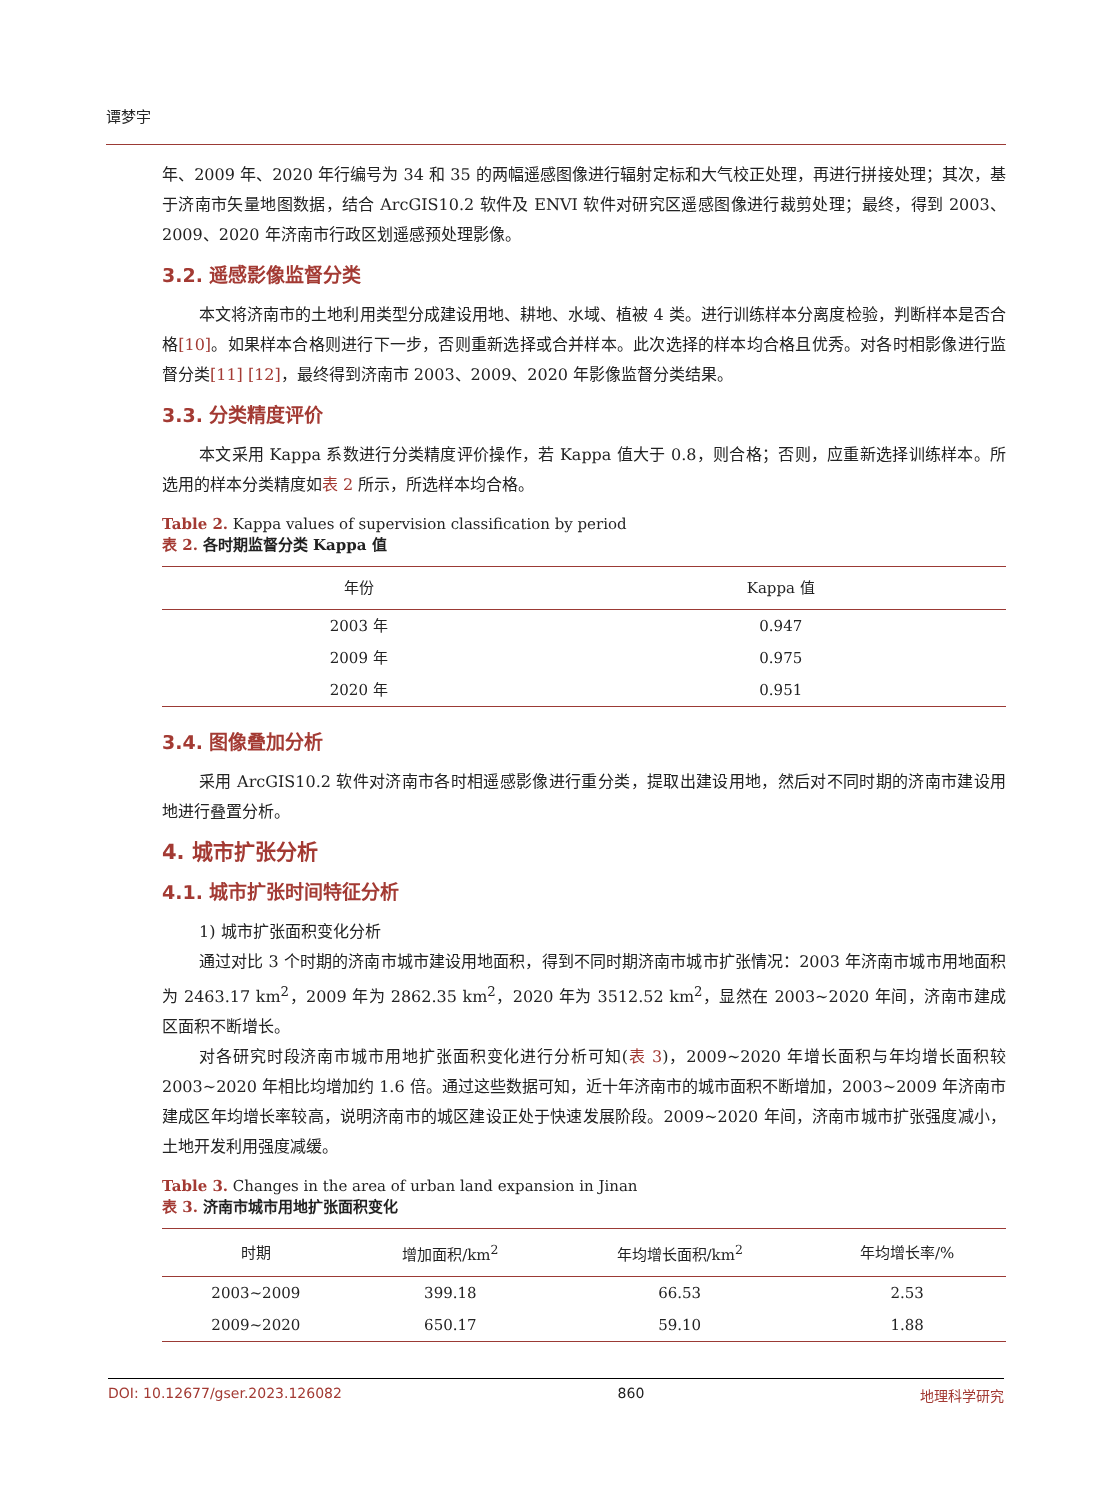谭梦宇
年、2009 年、2020 年行编号为 34 和 35 的两幅遥感图像进行辐射定标和大气校正处理，再进行拼接处理；其次，基于济南市矢量地图数据，结合 ArcGIS10.2 软件及 ENVI 软件对研究区遥感图像进行裁剪处理；最终，得到 2003、2009、2020 年济南市行政区划遥感预处理影像。
3.2. 遥感影像监督分类
本文将济南市的土地利用类型分成建设用地、耕地、水域、植被 4 类。进行训练样本分离度检验，判断样本是否合格[10]。如果样本合格则进行下一步，否则重新选择或合并样本。此次选择的样本均合格且优秀。对各时相影像进行监督分类[11] [12]，最终得到济南市 2003、2009、2020 年影像监督分类结果。
3.3. 分类精度评价
本文采用 Kappa 系数进行分类精度评价操作，若 Kappa 值大于 0.8，则合格；否则，应重新选择训练样本。所选用的样本分类精度如表 2 所示，所选样本均合格。
Table 2. Kappa values of supervision classification by period
表 2. 各时期监督分类 Kappa 值
| 年份 | Kappa 值 |
| --- | --- |
| 2003 年 | 0.947 |
| 2009 年 | 0.975 |
| 2020 年 | 0.951 |
3.4. 图像叠加分析
采用 ArcGIS10.2 软件对济南市各时相遥感影像进行重分类，提取出建设用地，然后对不同时期的济南市建设用地进行叠置分析。
4. 城市扩张分析
4.1. 城市扩张时间特征分析
1) 城市扩张面积变化分析
通过对比 3 个时期的济南市城市建设用地面积，得到不同时期济南市城市扩张情况：2003 年济南市城市用地面积为 2463.17 km<sup>2</sup>，2009 年为 2862.35 km<sup>2</sup>，2020 年为 3512.52 km<sup>2</sup>，显然在 2003~2020 年间，济南市建成区面积不断增长。
对各研究时段济南市城市用地扩张面积变化进行分析可知(表 3)，2009~2020 年增长面积与年均增长面积较 2003~2020 年相比均增加约 1.6 倍。通过这些数据可知，近十年济南市的城市面积不断增加，2003~2009 年济南市建成区年均增长率较高，说明济南市的城区建设正处于快速发展阶段。2009~2020 年间，济南市城市扩张强度减小，土地开发利用强度减缓。
Table 3. Changes in the area of urban land expansion in Jinan
表 3. 济南市城市用地扩张面积变化
| 时期 | 增加面积/km<sup>2</sup> | 年均增长面积/km<sup>2</sup> | 年均增长率/% |
| --- | --- | --- | --- |
| 2003~2009 | 399.18 | 66.53 | 2.53 |
| 2009~2020 | 650.17 | 59.10 | 1.88 |
DOI: 10.12677/gser.2023.126082 860 地理科学研究